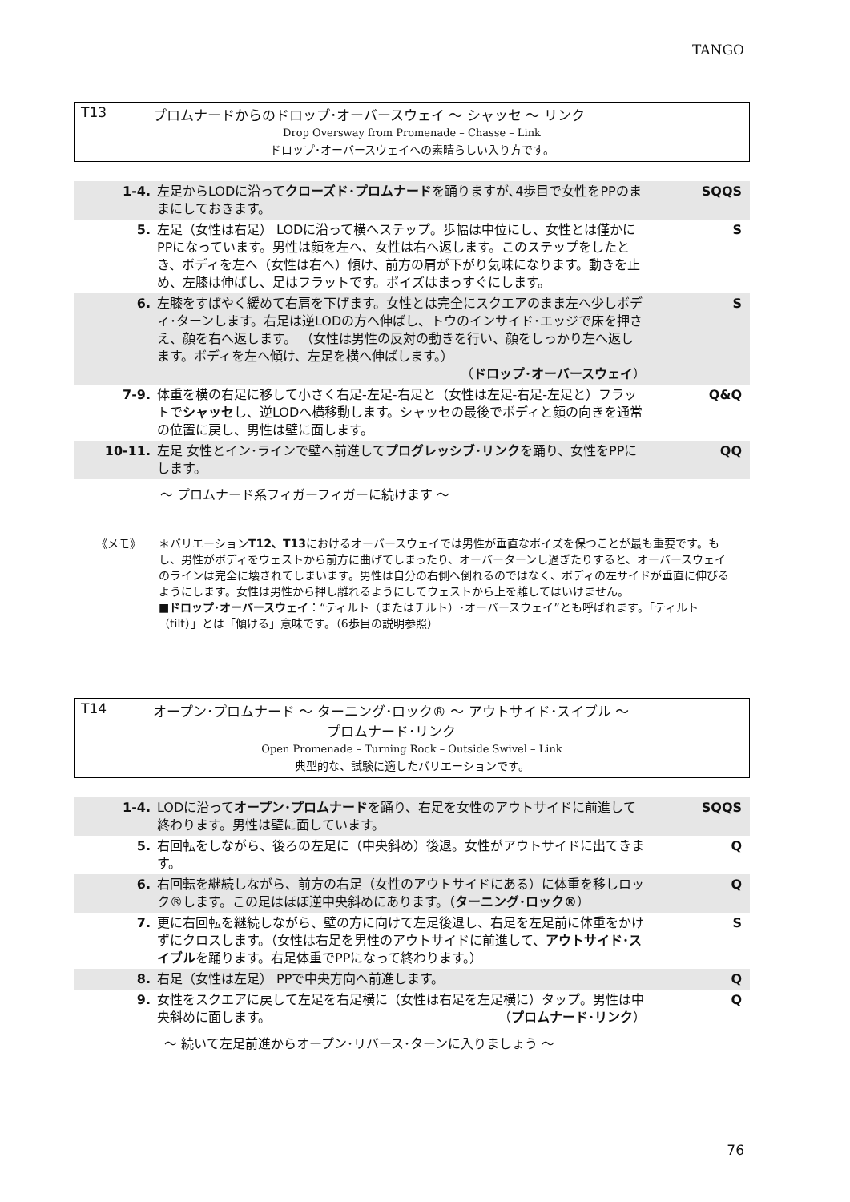TANGO
T13 プロムナードからのドロップ･オーバースウェイ ～ シャッセ ～ リンク
Drop Oversway from Promenade – Chasse – Link
ドロップ･オーバースウェイへの素晴らしい入り方です。
| 1-4. | 左足からLODに沿って クローズド･プロムナード を踊りますが､4歩目で女性をPPのままにしておきます。 | SQQS |
| 5. | 左足（女性は右足） LODに沿って横へステップ。歩幅は中位にし、女性とは僅かにPPになっています。男性は顔を左へ、女性は右へ返します。このステップをしたとき、ボディを左へ（女性は右へ）傾け、前方の肩が下がり気味になります。動きを止め、左膝は伸ばし、足はフラットです。ポイズはまっすぐにします。 | S |
| 6. | 左膝をすばやく緩めて右肩を下げます。女性とは完全にスクエアのまま左へ少しボディ･ターンします。右足は逆LODの方へ伸ばし、トウのインサイド･エッジで床を押さえ、顔を右へ返します。 （女性は男性の反対の動きを行い、顔をしっかり左へ返します。ボディを左へ傾け、左足を横へ伸ばします。） （ ドロップ･オーバースウェイ ） | S |
| 7-9. | 体重を横の右足に移して小さく右足-左足-右足と（女性は左足-右足-左足と）フラットで シャッセ し、逆LODへ横移動します。シャッセの最後でボディと顔の向きを通常の位置に戻し、男性は壁に面します。 | Q&Q |
| 10-11. | 左足 女性とイン･ラインで壁へ前進して プログレッシブ･リンク を踊り、女性をPPにします。 | QQ |
～ プロムナード系フィガーフィガーに続けます ～
《メモ》 ＊バリエーションT12、T13におけるオーバースウェイでは男性が垂直なポイズを保つことが最も重要です。もし、男性がボディをウェストから前方に曲げてしまったり、オーバーターンし過ぎたりすると、オーバースウェイのラインは完全に壊されてしまいます。男性は自分の右側へ倒れるのではなく、ボディの左サイドが垂直に伸びるようにします。女性は男性から押し離れるようにしてウェストから上を離してはいけません。
■ドロップ･オーバースウェイ：“ティルト（またはチルト）･オーバースウェイ”とも呼ばれます。「ティルト（tilt）」とは「傾ける」意味です。（6歩目の説明参照）
T14 オープン･プロムナード ～ ターニング･ロック® ～ アウトサイド･スイブル ～
プロムナード･リンク
Open Promenade – Turning Rock – Outside Swivel – Link
典型的な、試験に適したバリエーションです。
| 1-4. | LODに沿って オープン･プロムナード を踊り、右足を女性のアウトサイドに前進して終わります。男性は壁に面しています。 | SQQS |
| 5. | 右回転をしながら、後ろの左足に（中央斜め）後退。女性がアウトサイドに出てきます。 | Q |
| 6. | 右回転を継続しながら、前方の右足（女性のアウトサイドにある）に体重を移しロック®します。この足はほぼ逆中央斜めにあります。（ ターニング･ロック® ） | Q |
| 7. | 更に右回転を継続しながら、壁の方に向けて左足後退し、右足を左足前に体重をかけずにクロスします。（女性は右足を男性のアウトサイドに前進して、 アウトサイド･スイブル を踊ります。右足体重でPPになって終わります。） | S |
| 8. | 右足（女性は左足） PPで中央方向へ前進します。 | Q |
| 9. | 女性をスクエアに戻して左足を右足横に（女性は右足を左足横に）タップ。男性は中央斜めに面します。 （ プロムナード･リンク ） | Q |
～ 続いて左足前進からオープン･リバース･ターンに入りましょう ～
76